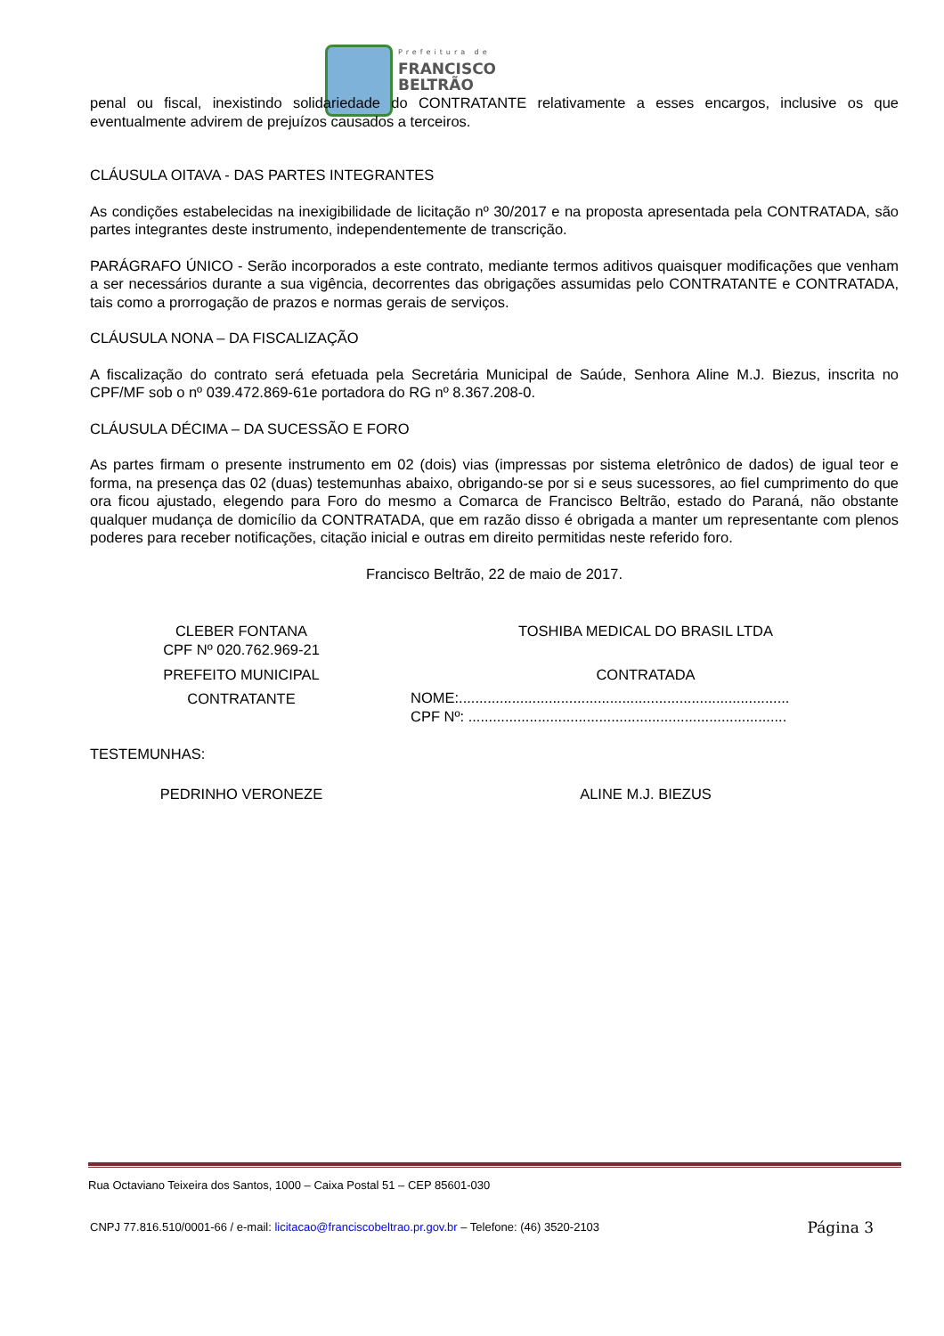Prefeitura de
FRANCISCO
BELTRÃO
penal ou fiscal, inexistindo solidariedade do CONTRATANTE relativamente a esses encargos, inclusive os que eventualmente advirem de prejuízos causados a terceiros.
CLÁUSULA OITAVA - DAS PARTES INTEGRANTES
As condições estabelecidas na inexigibilidade de licitação nº 30/2017 e na proposta apresentada pela CONTRATADA, são partes integrantes deste instrumento, independentemente de transcrição.
PARÁGRAFO ÚNICO - Serão incorporados a este contrato, mediante termos aditivos quaisquer modificações que venham a ser necessários durante a sua vigência, decorrentes das obrigações assumidas pelo CONTRATANTE e CONTRATADA, tais como a prorrogação de prazos e normas gerais de serviços.
CLÁUSULA NONA – DA FISCALIZAÇÃO
A fiscalização do contrato será efetuada pela Secretária Municipal de Saúde, Senhora Aline M.J. Biezus, inscrita no CPF/MF sob o nº 039.472.869-61e portadora do RG nº 8.367.208-0.
CLÁUSULA DÉCIMA – DA SUCESSÃO E FORO
As partes firmam o presente instrumento em 02 (dois) vias (impressas por sistema eletrônico de dados) de igual teor e forma, na presença das 02 (duas) testemunhas abaixo, obrigando-se por si e seus sucessores, ao fiel cumprimento do que ora ficou ajustado, elegendo para Foro do mesmo a Comarca de Francisco Beltrão, estado do Paraná, não obstante qualquer mudança de domicílio da CONTRATADA, que em razão disso é obrigada a manter um representante com plenos poderes para receber notificações, citação inicial e outras em direito permitidas neste referido foro.
Francisco Beltrão, 22 de maio de 2017.
CLEBER FONTANA
CPF Nº 020.762.969-21
PREFEITO MUNICIPAL
CONTRATANTE
TOSHIBA MEDICAL DO BRASIL LTDA
CONTRATADA
NOME:.................................................................................
CPF Nº: ..............................................................................
TESTEMUNHAS:
PEDRINHO VERONEZE ALINE M.J. BIEZUS
Rua Octaviano Teixeira dos Santos, 1000 – Caixa Postal 51 – CEP 85601-030
CNPJ 77.816.510/0001-66 / e-mail: licitacao@franciscobeltrao.pr.gov.br – Telefone: (46) 3520-2103 Página 3